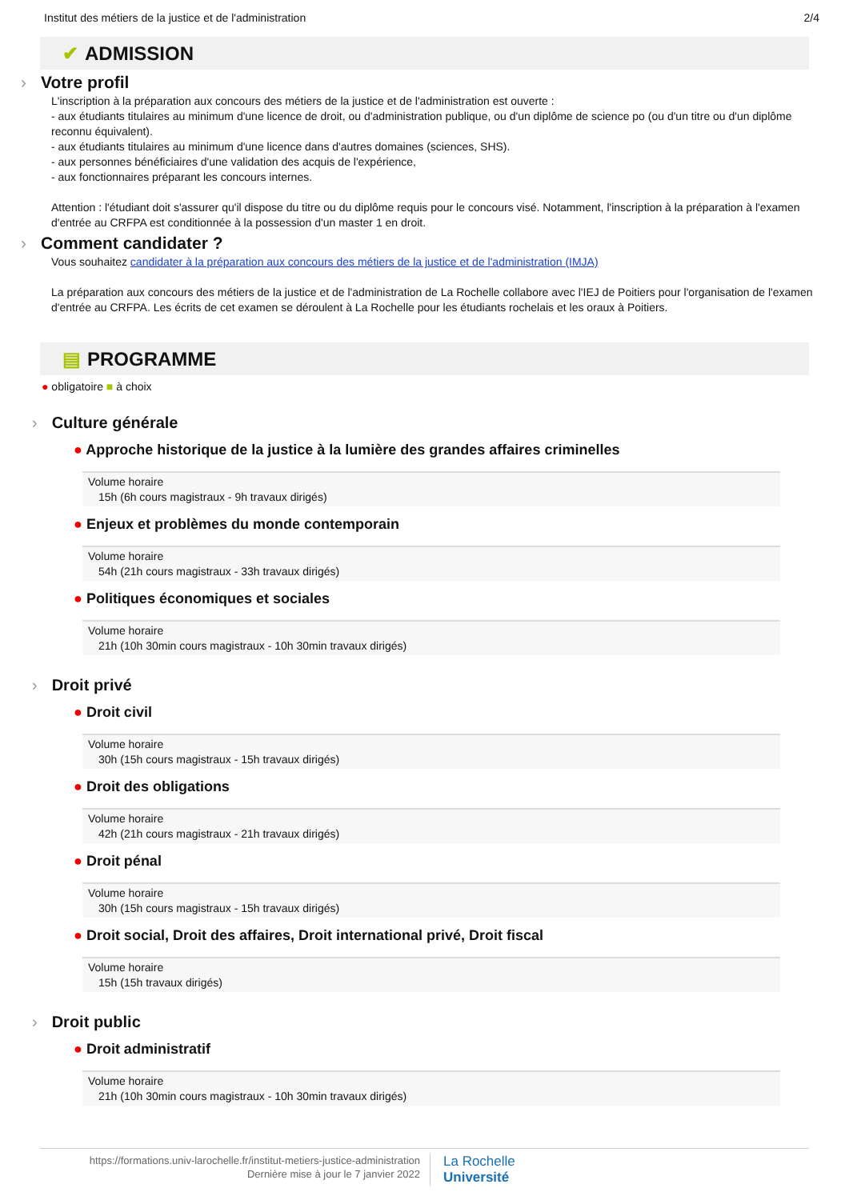Institut des métiers de la justice et de l'administration 2/4
✔ ADMISSION
› Votre profil
L'inscription à la préparation aux concours des métiers de la justice et de l'administration est ouverte :
- aux étudiants titulaires au minimum d'une licence de droit, ou d'administration publique, ou d'un diplôme de science po (ou d'un titre ou d'un diplôme reconnu équivalent).
- aux étudiants titulaires au minimum d'une licence dans d'autres domaines (sciences, SHS).
- aux personnes bénéficiaires d'une validation des acquis de l'expérience,
- aux fonctionnaires préparant les concours internes.
Attention : l'étudiant doit s'assurer qu'il dispose du titre ou du diplôme requis pour le concours visé. Notamment, l'inscription à la préparation à l'examen d'entrée au CRFPA est conditionnée à la possession d'un master 1 en droit.
› Comment candidater ?
Vous souhaitez candidater à la préparation aux concours des métiers de la justice et de l'administration (IMJA)
La préparation aux concours des métiers de la justice et de l'administration de La Rochelle collabore avec l'IEJ de Poitiers pour l'organisation de l'examen d'entrée au CRFPA. Les écrits de cet examen se déroulent à La Rochelle pour les étudiants rochelais et les oraux à Poitiers.
▤ PROGRAMME
● obligatoire ■ à choix
› Culture générale
● Approche historique de la justice à la lumière des grandes affaires criminelles
Volume horaire
15h (6h cours magistraux - 9h travaux dirigés)
● Enjeux et problèmes du monde contemporain
Volume horaire
54h (21h cours magistraux - 33h travaux dirigés)
● Politiques économiques et sociales
Volume horaire
21h (10h 30min cours magistraux - 10h 30min travaux dirigés)
› Droit privé
● Droit civil
Volume horaire
30h (15h cours magistraux - 15h travaux dirigés)
● Droit des obligations
Volume horaire
42h (21h cours magistraux - 21h travaux dirigés)
● Droit pénal
Volume horaire
30h (15h cours magistraux - 15h travaux dirigés)
● Droit social, Droit des affaires, Droit international privé, Droit fiscal
Volume horaire
15h (15h travaux dirigés)
› Droit public
● Droit administratif
Volume horaire
21h (10h 30min cours magistraux - 10h 30min travaux dirigés)
https://formations.univ-larochelle.fr/institut-metiers-justice-administration
Dernière mise à jour le 7 janvier 2022
La Rochelle
Université